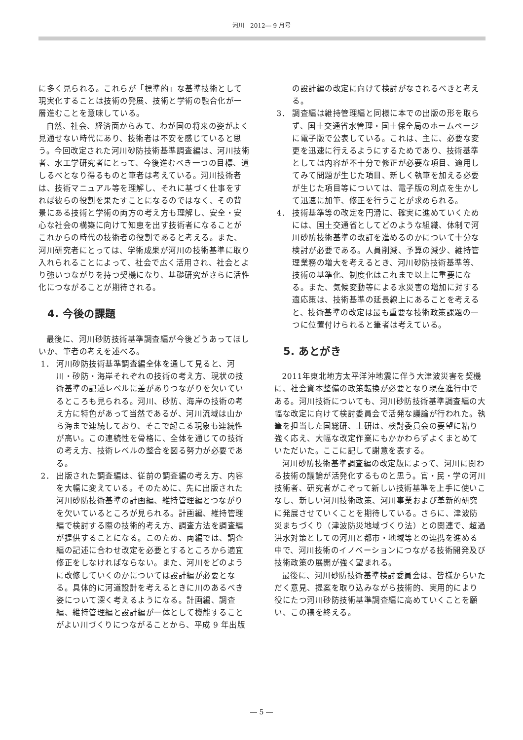河川　2012― 9 月号
に多く見られる。これらが「標準的」な基準技術として現実化することは技術の発展、技術と学術の融合化が一層進むことを意味している。
自然、社会、経済面からみて、わが国の将来の姿がよく見通せない時代にあり、技術者は不安を感じていると思う。今回改定された河川砂防技術基準調査編は、河川技術者、水工学研究者にとって、今後進むべき一つの目標、道しるべとなり得るものと筆者は考えている。河川技術者は、技術マニュアル等を理解し、それに基づく仕事をすれば彼らの役割を果たすことになるのではなく、その背景にある技術と学術の両方の考え方も理解し、安全・安心な社会の構築に向けて知恵を出す技術者になることがこれからの時代の技術者の役割であると考える。また、河川研究者にとっては、学術成果が河川の技術基準に取り入れられることによって、社会で広く活用され、社会とより強いつながりを持つ契機になり、基礎研究がさらに活性化につながることが期待される。
4. 今後の課題
最後に、河川砂防技術基準調査編が今後どうあってほしいか、筆者の考えを述べる。
1． 河川砂防技術基準調査編全体を通して見ると、河川・砂防・海岸それぞれの技術の考え方、現状の技術基準の記述レベルに差がありつながりを欠いているところも見られる。河川、砂防、海岸の技術の考え方に特色があって当然であるが、河川流域は山から海まで連続しており、そこで起こる現象も連続性が高い。この連続性を骨格に、全体を通じての技術の考え方、技術レベルの整合を図る努力が必要である。
2． 出版された調査編は、従前の調査編の考え方、内容を大幅に変えている。そのために、先に出版された河川砂防技術基準の計画編、維持管理編とつながりを欠いているところが見られる。計画編、維持管理編で検討する際の技術的考え方、調査方法を調査編が提供することになる。このため、両編では、調査編の記述に合わせ改定を必要とするところから適宜修正をしなければならない。また、河川をどのように改修していくのかについては設計編が必要となる。具体的に河道設計を考えるときに川のあるべき姿について深く考えるようになる。計画編、調査編、維持管理編と設計編が一体として機能することがよい川づくりにつながることから、平成 9 年出版
の設計編の改定に向けて検討がなされるべきと考える。
3． 調査編は維持管理編と同様に本での出版の形を取らず、国土交通省水管理・国土保全局のホームページに電子版で公表している。これは、主に、必要な変更を迅速に行えるようにするためであり、技術基準としては内容が不十分で修正が必要な項目、適用してみて問題が生じた項目、新しく執筆を加える必要が生じた項目等については、電子版の利点を生かして迅速に加筆、修正を行うことが求められる。
4． 技術基準等の改定を円滑に、確実に進めていくためには、国土交通省としてどのような組織、体制で河川砂防技術基準の改訂を進めるのかについて十分な検討が必要である。人員削減、予算の減少、維持管理業務の増大を考えるとき、河川砂防技術基準等、技術の基準化、制度化はこれまで以上に重要になる。また、気候変動等による水災害の増加に対する適応策は、技術基準の延長線上にあることを考えると、技術基準の改定は最も重要な技術政策課題の一つに位置付けられると筆者は考えている。
5. あとがき
2011年東北地方太平洋沖地震に伴う大津波災害を契機に、社会資本整備の政策転換が必要となり現在進行中である。河川技術についても、河川砂防技術基準調査編の大幅な改定に向けて検討委員会で活発な議論が行われた。執筆を担当した国総研、土研は、検討委員会の要望に粘り強く応え、大幅な改定作業にもかかわらずよくまとめていただいた。ここに記して謝意を表する。
河川砂防技術基準調査編の改定版によって、河川に関わる技術の議論が活発化するものと思う。官・民・学の河川技術者、研究者がこぞって新しい技術基準を上手に使いこなし、新しい河川技術政策、河川事業および革新的研究に発展させていくことを期待している。さらに、津波防災まちづくり（津波防災地域づくり法）との関連で、超過洪水対策としての河川と都市・地域等との連携を進める中で、河川技術のイノベーションにつながる技術開発及び技術政策の展開が強く望まれる。
最後に、河川砂防技術基準検討委員会は、皆様からいただく意見、提案を取り込みながら技術的、実用的により役にたつ河川砂防技術基準調査編に高めていくことを願い、この稿を終える。
― 5 ―